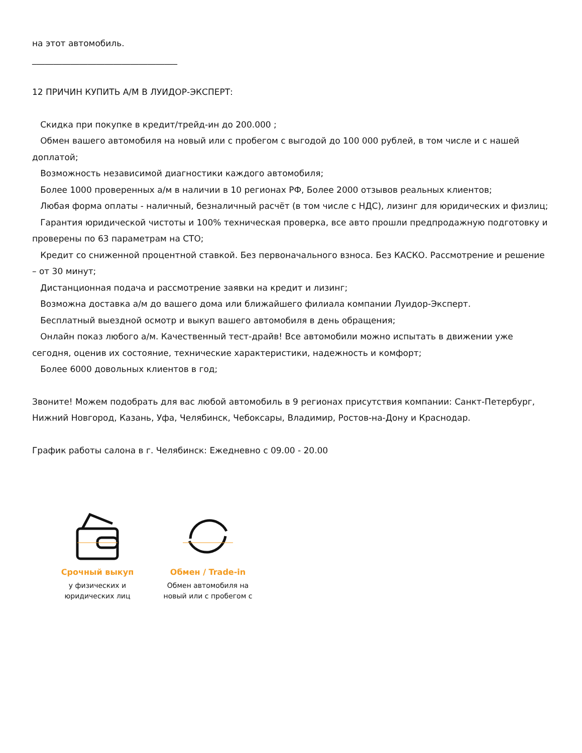на этот автомобиль.
__________________________________
12 ПРИЧИН КУПИТЬ А/М В ЛУИДОР-ЭКСПЕРТ:
Скидка при покупке в кредит/трейд-ин до 200.000 ;
Обмен вашего автомобиля на новый или с пробегом с выгодой до 100 000 рублей, в том числе и с нашей доплатой;
Возможность независимой диагностики каждого автомобиля;
Более 1000 проверенных а/м в наличии в 10 регионах РФ, Более 2000 отзывов реальных клиентов;
Любая форма оплаты - наличный, безналичный расчёт (в том числе с НДС), лизинг для юридических и физлиц;
Гарантия юридической чистоты и 100% техническая проверка, все авто прошли предпродажную подготовку и проверены по 63 параметрам на СТО;
Кредит со сниженной процентной ставкой. Без первоначального взноса. Без КАСКО. Рассмотрение и решение – от 30 минут;
Дистанционная подача и рассмотрение заявки на кредит и лизинг;
Возможна доставка а/м до вашего дома или ближайшего филиала компании Луидор-Эксперт.
Бесплатный выездной осмотр и выкуп вашего автомобиля в день обращения;
Онлайн показ любого а/м. Качественный тест-драйв! Все автомобили можно испытать в движении уже сегодня, оценив их состояние, технические характеристики, надежность и комфорт;
Более 6000 довольных клиентов в год;
Звоните! Можем подобрать для вас любой автомобиль в 9 регионах присутствия компании: Санкт-Петербург, Нижний Новгород, Казань, Уфа, Челябинск, Чебоксары, Владимир, Ростов-на-Дону и Краснодар.
График работы салона в г. Челябинск: Ежедневно с 09.00 - 20.00
Срочный выкуп
у физических и юридических лиц
Обмен / Trade-in
Обмен автомобиля на новый или с пробегом с